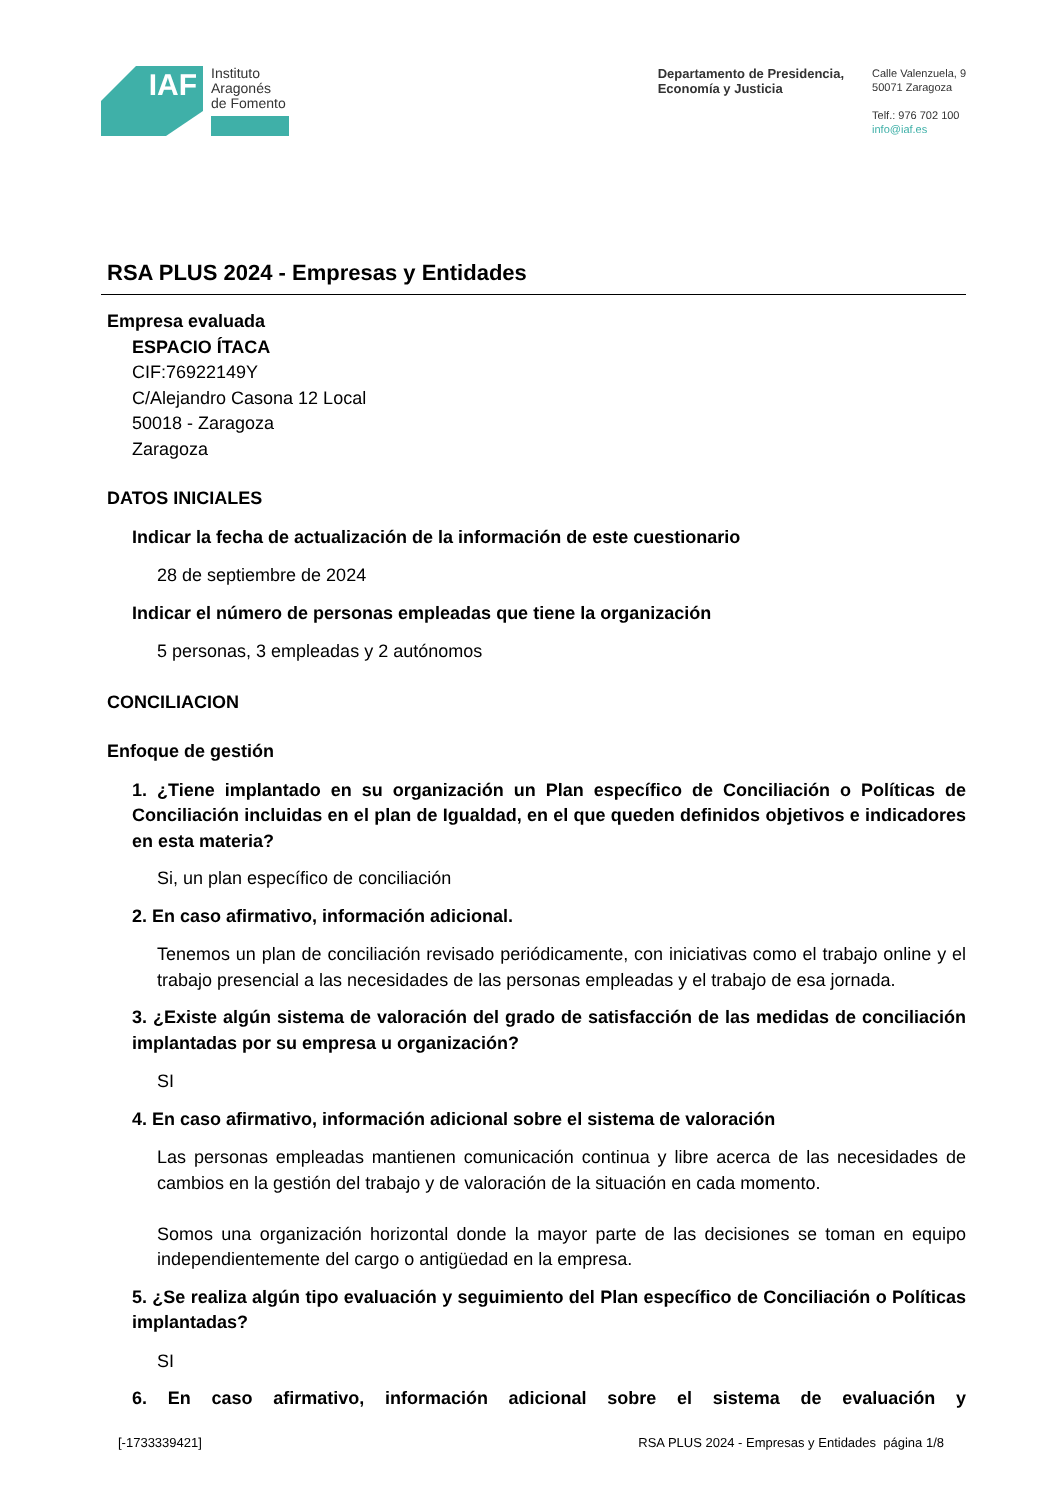IAF
Instituto
Aragonés
de Fomento
Departamento de Presidencia,
Economía y Justicia
Calle Valenzuela, 9
50071 Zaragoza
Telf.: 976 702 100
info@iaf.es
RSA PLUS 2024 - Empresas y Entidades
Empresa evaluada
ESPACIO ÍTACA
CIF:76922149Y
C/Alejandro Casona 12 Local
50018 - Zaragoza
Zaragoza
DATOS INICIALES
Indicar la fecha de actualización de la información de este cuestionario
28 de septiembre de 2024
Indicar el número de personas empleadas que tiene la organización
5 personas, 3 empleadas y 2 autónomos
CONCILIACION
Enfoque de gestión
1. ¿Tiene implantado en su organización un Plan específico de Conciliación o Políticas de Conciliación incluidas en el plan de Igualdad, en el que queden definidos objetivos e indicadores en esta materia?
Si, un plan específico de conciliación
2. En caso afirmativo, información adicional.
Tenemos un plan de conciliación revisado periódicamente, con iniciativas como el trabajo online y el trabajo presencial a las necesidades de las personas empleadas y el trabajo de esa jornada.
3. ¿Existe algún sistema de valoración del grado de satisfacción de las medidas de conciliación implantadas por su empresa u organización?
SI
4. En caso afirmativo, información adicional sobre el sistema de valoración
Las personas empleadas mantienen comunicación continua y libre acerca de las necesidades de cambios en la gestión del trabajo y de valoración de la situación en cada momento.
Somos una organización horizontal donde la mayor parte de las decisiones se toman en equipo independientemente del cargo o antigüedad en la empresa.
5. ¿Se realiza algún tipo evaluación y seguimiento del Plan específico de Conciliación o Políticas implantadas?
SI
6. En caso afirmativo, información adicional sobre el sistema de evaluación y
[-1733339421] RSA PLUS 2024 - Empresas y Entidades página 1/8